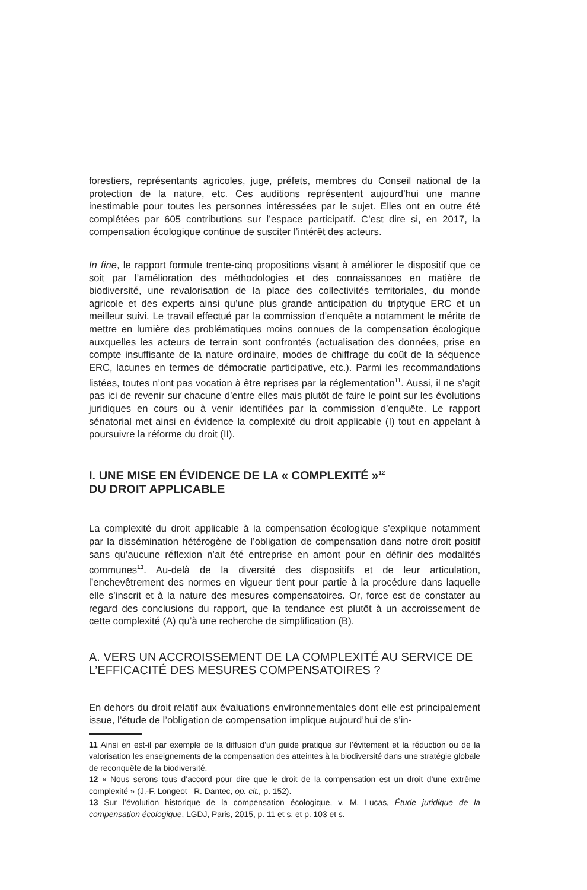forestiers, représentants agricoles, juge, préfets, membres du Conseil national de la protection de la nature, etc. Ces auditions représentent aujourd’hui une manne inestimable pour toutes les personnes intéressées par le sujet. Elles ont en outre été complétées par 605 contributions sur l’espace participatif. C’est dire si, en 2017, la compensation écologique continue de susciter l’intérêt des acteurs.
In fine, le rapport formule trente-cinq propositions visant à améliorer le dispositif que ce soit par l’amélioration des méthodologies et des connaissances en matière de biodiversité, une revalorisation de la place des collectivités territoriales, du monde agricole et des experts ainsi qu’une plus grande anticipation du triptyque ERC et un meilleur suivi. Le travail effectué par la commission d’enquête a notamment le mérite de mettre en lumière des problématiques moins connues de la compensation écologique auxquelles les acteurs de terrain sont confrontés (actualisation des données, prise en compte insuffisante de la nature ordinaire, modes de chiffrage du coût de la séquence ERC, lacunes en termes de démocratie participative, etc.). Parmi les recommandations listées, toutes n’ont pas vocation à être reprises par la réglementation<sup>11</sup>. Aussi, il ne s’agit pas ici de revenir sur chacune d’entre elles mais plutôt de faire le point sur les évolutions juridiques en cours ou à venir identifiées par la commission d’enquête. Le rapport sénatorial met ainsi en évidence la complexité du droit applicable (I) tout en appelant à poursuivre la réforme du droit (II).
I. UNE MISE EN ÉVIDENCE DE LA « COMPLEXITÉ »<sup>12</sup>
DU DROIT APPLICABLE
La complexité du droit applicable à la compensation écologique s’explique notamment par la dissémination hétérogène de l’obligation de compensation dans notre droit positif sans qu’aucune réflexion n’ait été entreprise en amont pour en définir des modalités communes<sup>13</sup>. Au-delà de la diversité des dispositifs et de leur articulation, l’enchevêtrement des normes en vigueur tient pour partie à la procédure dans laquelle elle s’inscrit et à la nature des mesures compensatoires. Or, force est de constater au regard des conclusions du rapport, que la tendance est plutôt à un accroissement de cette complexité (A) qu’à une recherche de simplification (B).
A. VERS UN ACCROISSEMENT DE LA COMPLEXITÉ AU SERVICE DE L’EFFICACITÉ DES MESURES COMPENSATOIRES ?
En dehors du droit relatif aux évaluations environnementales dont elle est principalement issue, l’étude de l’obligation de compensation implique aujourd’hui de s’in-
11 Ainsi en est-il par exemple de la diffusion d’un guide pratique sur l’évitement et la réduction ou de la valorisation les enseignements de la compensation des atteintes à la biodiversité dans une stratégie globale de reconquête de la biodiversité.
12 « Nous serons tous d’accord pour dire que le droit de la compensation est un droit d’une extrême complexité » (J.-F. Longeot– R. Dantec, op. cit., p. 152).
13 Sur l’évolution historique de la compensation écologique, v. M. Lucas, Étude juridique de la compensation écologique, LGDJ, Paris, 2015, p. 11 et s. et p. 103 et s.